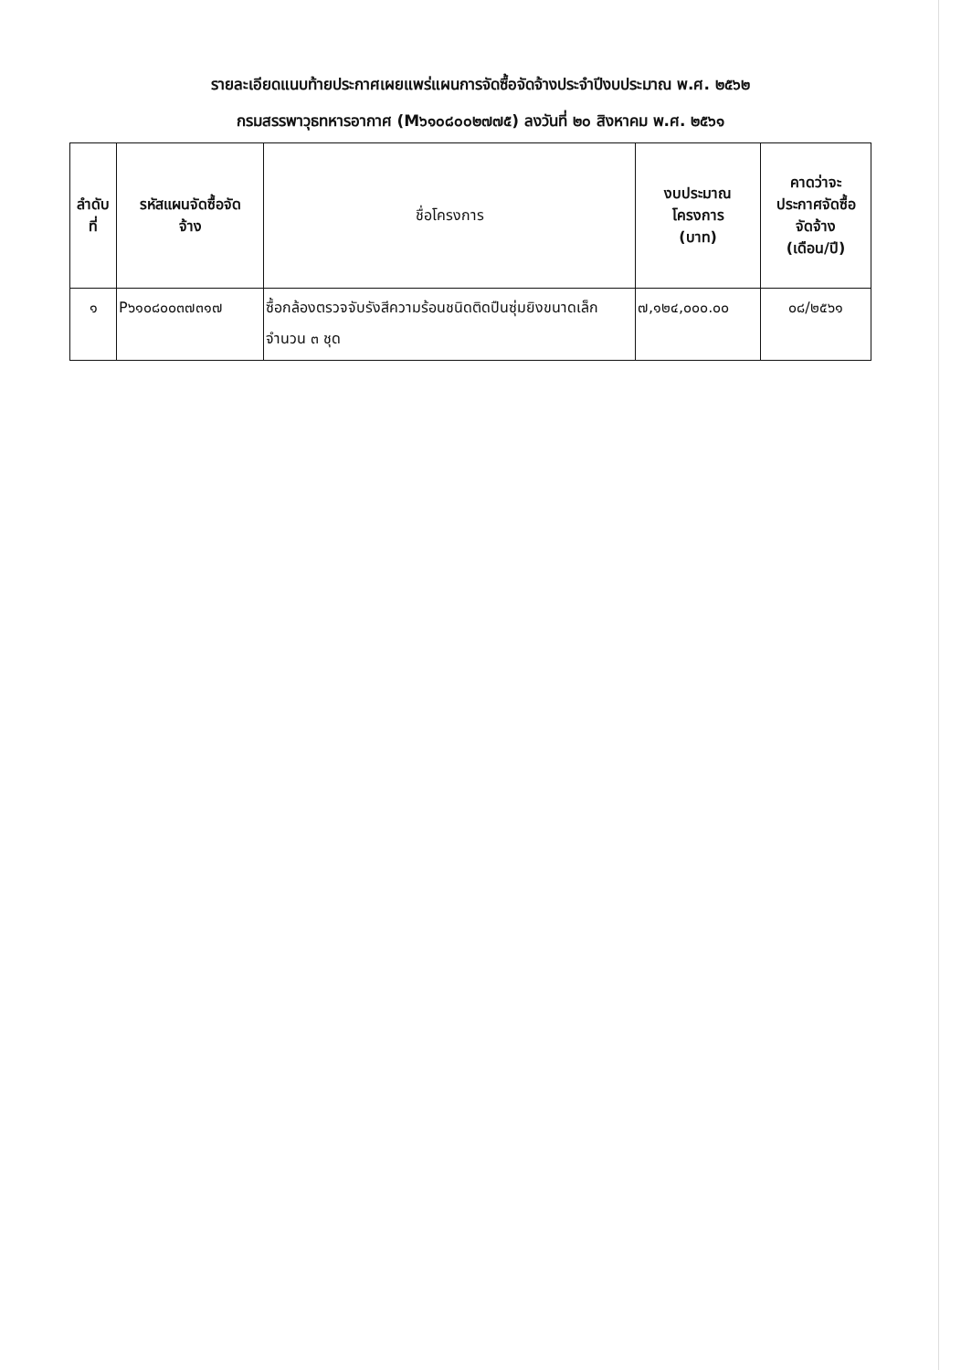รายละเอียดแนบท้ายประกาศเผยแพร่แผนการจัดซื้อจัดจ้างประจำปีงบประมาณ พ.ศ. ๒๕๖๒
กรมสรรพาวุธทหารอากาศ (M๖๑๐๘๐๐๒๗๗๕) ลงวันที่ ๒๐ สิงหาคม พ.ศ. ๒๕๖๑
| ลำดับ ที่ | รหัสแผนจัดซื้อจัด จ้าง | ชื่อโครงการ | งบประมาณ โครงการ (บาท) | คาดว่าจะ ประกาศจัดซื้อ จัดจ้าง (เดือน/ปี) |
| --- | --- | --- | --- | --- |
| ๑ | P๖๑๐๘๐๐๓๗๓๑๗ | ซื้อกล้องตรวจจับรังสีความร้อนชนิดติดปืนซุ่มยิงขนาดเล็ก จำนวน ๓ ชุด | ๗,๑๒๔,๐๐๐.๐๐ | ๐๘/๒๕๖๑ |